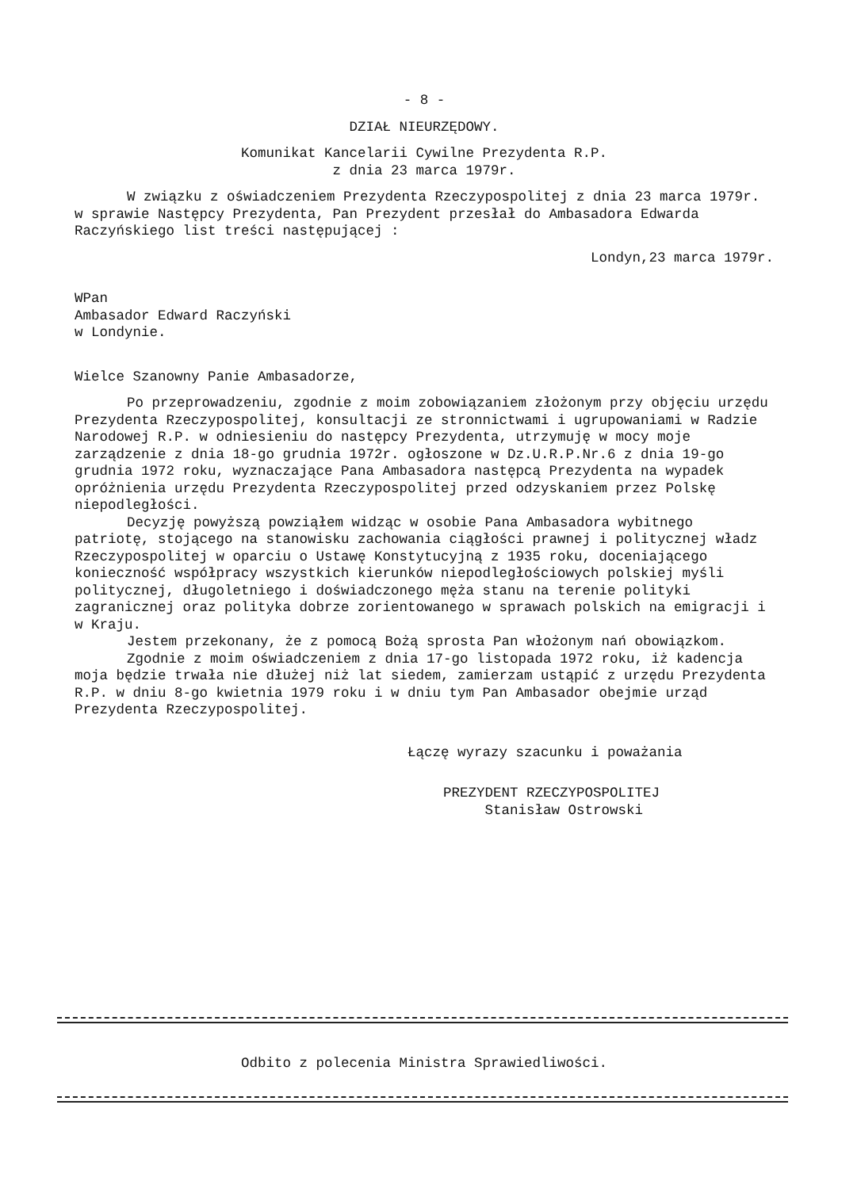- 8 -
DZIAŁ NIEURZĘDOWY.
Komunikat Kancelarii Cywilne Prezydenta R.P.
z dnia 23 marca 1979r.
W związku z oświadczeniem Prezydenta Rzeczypospolitej z dnia 23 marca 1979r. w sprawie Następcy Prezydenta, Pan Prezydent przesłał do Ambasadora Edwarda Raczyńskiego list treści następującej :
Londyn,23 marca 1979r.
WPan
Ambasador Edward Raczyński
w Londynie.
Wielce Szanowny Panie Ambasadorze,
Po przeprowadzeniu, zgodnie z moim zobowiązaniem złożonym przy objęciu urzędu Prezydenta Rzeczypospolitej, konsultacji ze stronnictwami i ugrupowaniami w Radzie Narodowej R.P. w odniesieniu do następcy Prezydenta, utrzymuję w mocy moje zarządzenie z dnia 18-go grudnia 1972r. ogłoszone w Dz.U.R.P.Nr.6 z dnia 19-go grudnia 1972 roku, wyznaczające Pana Ambasadora następcą Prezydenta na wypadek opróżnienia urzędu Prezydenta Rzeczypospolitej przed odzyskaniem przez Polskę niepodległości.
Decyzję powyższą powziąłem widząc w osobie Pana Ambasadora wybitnego patriotę, stojącego na stanowisku zachowania ciągłości prawnej i politycznej władz Rzeczypospolitej w oparciu o Ustawę Konstytucyjną z 1935 roku, doceniającego konieczność współpracy wszystkich kierunków niepodległościowych polskiej myśli politycznej, długoletniego i doświadczonego męża stanu na terenie polityki zagranicznej oraz polityka dobrze zorientowanego w sprawach polskich na emigracji i w Kraju.
Jestem przekonany, że z pomocą Bożą sprosta Pan włożonym nań obowiązkom.
Zgodnie z moim oświadczeniem z dnia 17-go listopada 1972 roku, iż kadencja moja będzie trwała nie dłużej niż lat siedem, zamierzam ustąpić z urzędu Prezydenta R.P. w dniu 8-go kwietnia 1979 roku i w dniu tym Pan Ambasador obejmie urząd Prezydenta Rzeczypospolitej.
Łączę wyrazy szacunku i poważania
PREZYDENT RZECZYPOSPOLITEJ
Stanisław Ostrowski
Odbito z polecenia Ministra Sprawiedliwości.